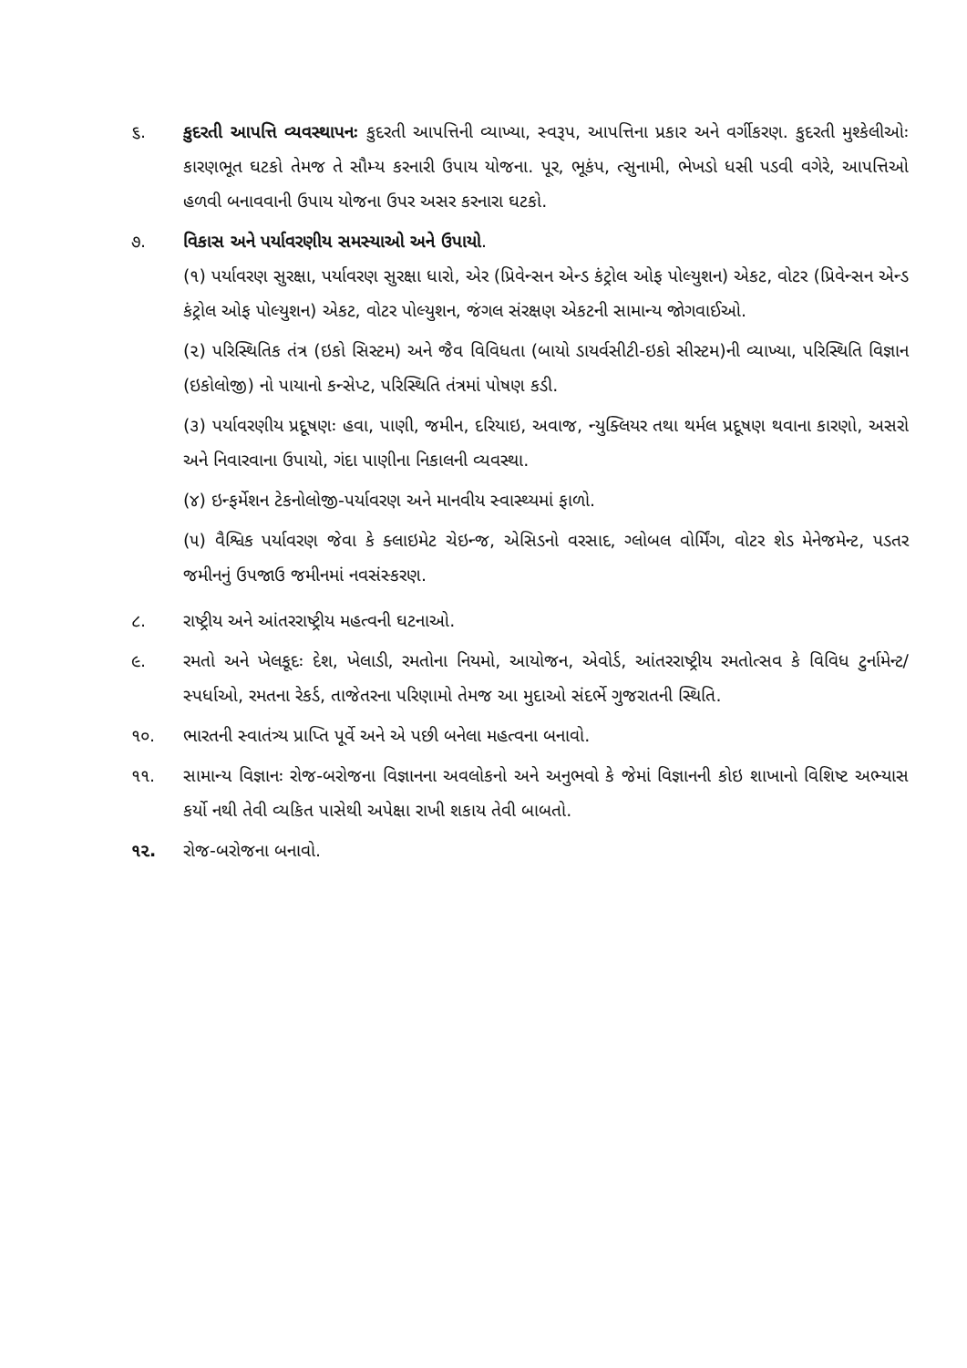૬. કુદરતી આપત્તિ વ્યવસ્થાપનઃ કુદરતી આપત્તિની વ્યાખ્યા, સ્વરૂપ, આપત્તિના પ્રકાર અને વર્ગીકરણ. કુદરતી મુશ્કેલીઓઃ કારણભૂત ઘટકો તેમજ તે સૌમ્ય કરનારી ઉપાય યોજના. પૂર, ભૂકંપ, ત્સુનામી, ભેખડો ધસી પડવી વગેરે, આપત્તિઓ હળવી બનાવવાની ઉપાય યોજના ઉપર અસર કરનારા ઘટકો.
૭. વિકાસ અને પર્યાવરણીય સમસ્યાઓ અને ઉપાયો.
(૧) પર્યાવરણ સુરક્ષા, પર્યાવરણ સુરક્ષા ધારો, એર (પ્રિવેન્સન એન્ડ કંટ્રોલ ઓફ પોલ્યુશન) એકટ, વોટર (પ્રિવેન્સન એન્ડ કંટ્રોલ ઓફ પોલ્યુશન) એકટ, વોટર પોલ્યુશન, જંગલ સંરક્ષણ એકટની સામાન્ય જોગવાઈઓ.
(૨) પરિસ્થિતિક તંત્ર (ઇકો સિસ્ટમ) અને જૈવ વિવિધતા (બાયો ડાયર્વસીટી-ઇકો સીસ્ટમ)ની વ્યાખ્યા, પરિસ્થિતિ વિજ્ઞાન (ઇકોલોજી) નો પાયાનો કન્સેપ્ટ, પરિસ્થિતિ તંત્રમાં પોષણ કડી.
(૩) પર્યાવરણીય પ્રદૂષણઃ હવા, પાણી, જમીન, દરિયાઇ, અવાજ, ન્યુક્લિયર તથા થર્મલ પ્રદૂષણ થવાના કારણો, અસરો અને નિવારવાના ઉપાયો, ગંદા પાણીના નિકાલની વ્યવસ્થા.
(૪) ઇન્ફર્મેશન ટેકનોલોજી-પર્યાવરણ અને માનવીય સ્વાસ્થ્યમાં ફાળો.
(૫) વૈશ્વિક પર્યાવરણ જેવા કે ક્લાઇમેટ ચેઇન્જ, એસિડનો વરસાદ, ગ્લોબલ વોર્મિંગ, વોટર શેડ મેનેજમેન્ટ, પડતર જમીનનું ઉપજાઉ જમીનમાં નવસંસ્કરણ.
૮. રાષ્ટ્રીય અને આંતરરાષ્ટ્રીય મહત્વની ઘટનાઓ.
૯. રમતો અને ખેલકૂદઃ દેશ, ખેલાડી, રમતોના નિયમો, આયોજન, એવોર્ડ, આંતરરાષ્ટ્રીય રમતોત્સવ કે વિવિધ ટુર્નામેન્ટ/સ્પર્ધાઓ, રમતના રેકર્ડ, તાજેતરના પરિણામો તેમજ આ મુદાઓ સંદર્ભે ગુજરાતની સ્થિતિ.
૧૦. ભારતની સ્વાતંત્ર્ય પ્રાપ્તિ પૂર્વે અને એ પછી બનેલા મહત્વના બનાવો.
૧૧. સામાન્ય વિજ્ઞાનઃ રોજ-બરોજના વિજ્ઞાનના અવલોકનો અને અનુભવો કે જેમાં વિજ્ઞાનની કોઇ શાખાનો વિશિષ્ટ અભ્યાસ કર્યો નથી તેવી વ્યકિત પાસેથી અપેક્ષા રાખી શકાય તેવી બાબતો.
૧૨. રોજ-બરોજના બનાવો.